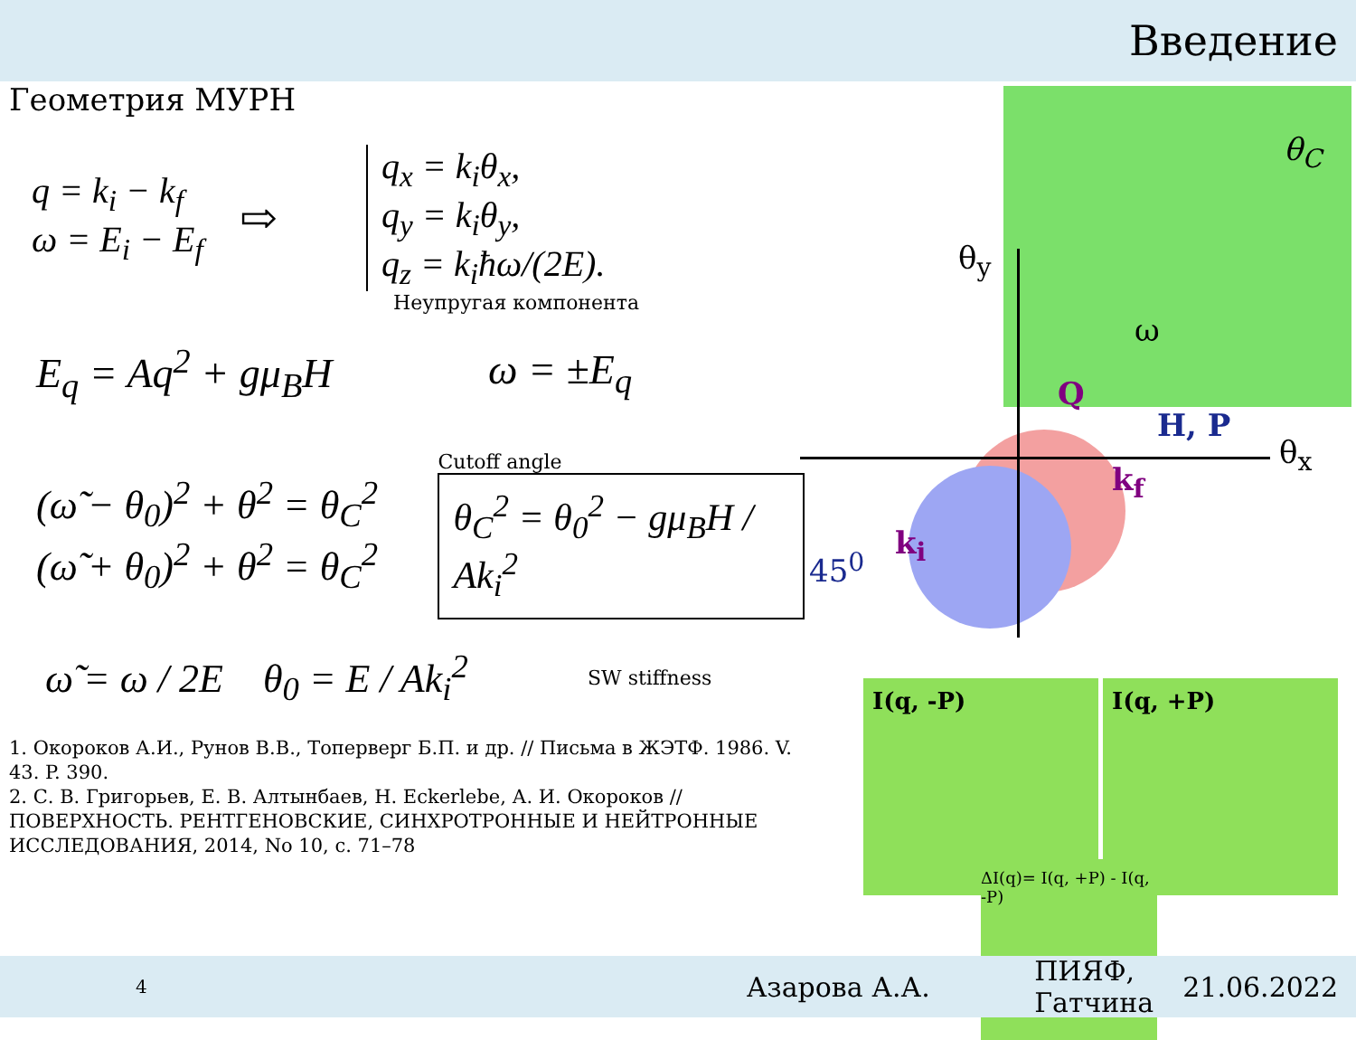Введение
Геометрия МУРН
q = k<sub>i</sub> − k<sub>f</sub>
ω = E<sub>i</sub> − E<sub>f</sub>
⇨
q<sub>x</sub> = k<sub>i</sub>θ<sub>x</sub>,
q<sub>y</sub> = k<sub>i</sub>θ<sub>y</sub>,
q<sub>z</sub> = k<sub>i</sub>ħω/(2E).
Неупругая компонента
E<sub>q</sub> = Aq<sup>2</sup> + gμ<sub>B</sub>H ω = ±E<sub>q</sub>
(ω̃ − θ<sub>0</sub>)<sup>2</sup> + θ<sup>2</sup> = θ<sub>C</sub><sup>2</sup>
(ω̃ + θ<sub>0</sub>)<sup>2</sup> + θ<sup>2</sup> = θ<sub>C</sub><sup>2</sup>
Cutoff angle
θ<sub>C</sub><sup>2</sup> = θ<sub>0</sub><sup>2</sup> − gμ<sub>B</sub>H / Ak<sub>i</sub><sup>2</sup>
ω̃ = ω / 2E θ<sub>0</sub> = E / Ak<sub>i</sub><sup>2</sup>
SW stiffness
1. Окороков А.И., Рунов В.В., Топерверг Б.П. и др. // Письма в ЖЭТФ. 1986. V. 43. P. 390.
2. С. В. Григорьев, Е. В. Алтынбаев, H. Eckerlebe, А. И. Окороков // ПОВЕРХНОСТЬ. РЕНТГЕНОВСКИЕ, СИНХРОТРОННЫЕ И НЕЙТРОННЫЕ ИССЛЕДОВАНИЯ, 2014, No 10, с. 71–78
θ<sub>y</sub>
θ<sub>x</sub>
θ<sub>C</sub>
ω
Q
H, P
k<sub>f</sub>
k<sub>i</sub>
45<sup>0</sup>
I(q, -P) I(q, +P)
ΔI(q)= I(q, +P) - I(q, -P)
4 Азарова А.А. ПИЯФ, Гатчина 21.06.2022